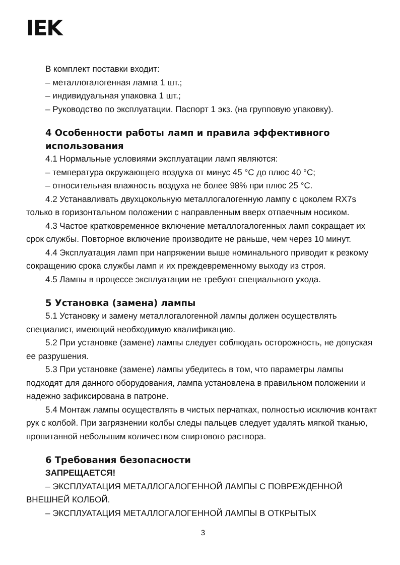IEK
В комплект поставки входит:
– металлогалогенная лампа 1 шт.;
– индивидуальная упаковка 1 шт.;
– Руководство по эксплуатации. Паспорт 1 экз. (на групповую упаковку).
4 Особенности работы ламп и правила эффективного использования
4.1 Нормальные условиями эксплуатации ламп являются:
– температура окружающего воздуха от минус 45 °С до плюс 40 °С;
– относительная влажность воздуха не более 98% при плюс 25 °С.
4.2 Устанавливать двухцокольную металлогалогенную лампу с цоколем RX7s только в горизонтальном положении с направленным вверх отпаечным носиком.
4.3 Частое кратковременное включение металлогалогенных ламп сокращает их срок службы. Повторное включение производите не раньше, чем через 10 минут.
4.4 Эксплуатация ламп при напряжении выше номинального приводит к резкому сокращению срока службы ламп и их преждевременному выходу из строя.
4.5 Лампы в процессе эксплуатации не требуют специального ухода.
5 Установка (замена) лампы
5.1 Установку и замену металлогалогенной лампы должен осуществлять специалист, имеющий необходимую квалификацию.
5.2 При установке (замене) лампы следует соблюдать осторожность, не допуская ее разрушения.
5.3 При установке (замене) лампы убедитесь в том, что параметры лампы подходят для данного оборудования, лампа установлена в правильном положении и надежно зафиксирована в патроне.
5.4 Монтаж лампы осуществлять в чистых перчатках, полностью исключив контакт рук с колбой. При загрязнении колбы следы пальцев следует удалять мягкой тканью, пропитанной небольшим количеством спиртового раствора.
6 Требования безопасности
ЗАПРЕЩАЕТСЯ!
– ЭКСПЛУАТАЦИЯ МЕТАЛЛОГАЛОГЕННОЙ ЛАМПЫ С ПОВРЕЖДЕННОЙ ВНЕШНЕЙ КОЛБОЙ.
– ЭКСПЛУАТАЦИЯ МЕТАЛЛОГАЛОГЕННОЙ ЛАМПЫ В ОТКРЫТЫХ
3